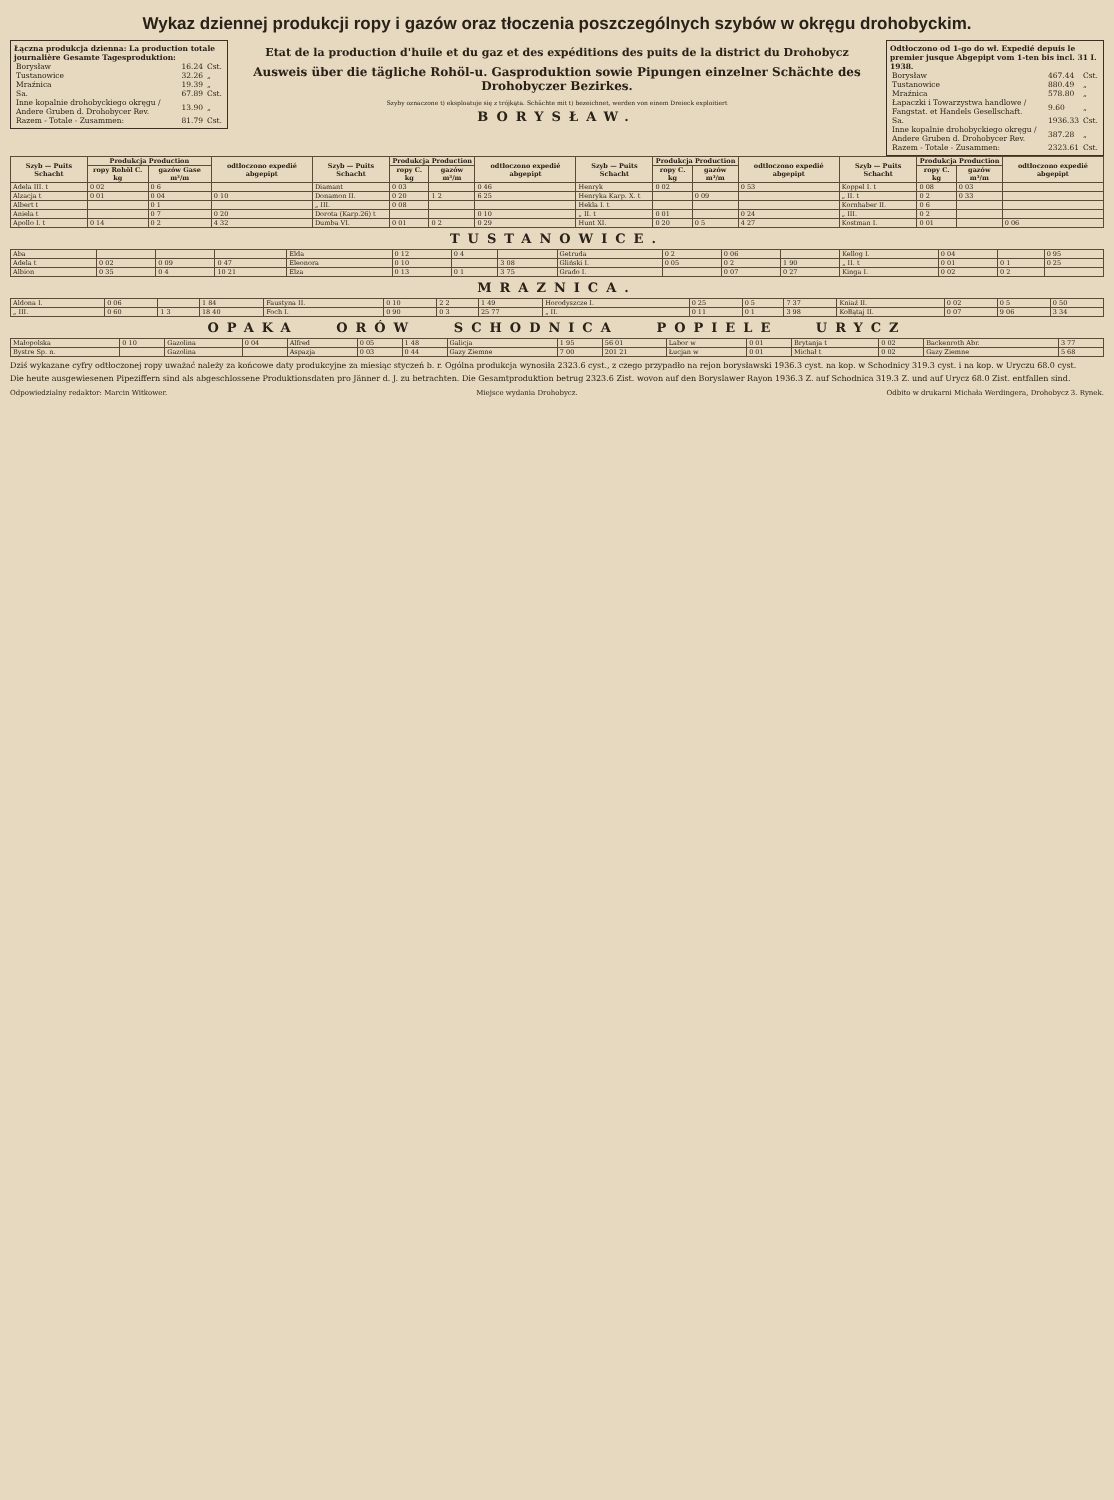Wykaz dziennej produkcji ropy i gazów oraz tłoczenia poszczególnych szybów w okręgu drohobyckim.
Łączna produkcja dzienna: La production totale journalière Gesamte Tagesproduktion:
| Borysław | 16.24 | Cst. |
| Tustanowice | 32.26 | „ |
| Mraźnica | 19.39 | „ |
| Sa. | 67.89 | Cst. |
| Inne kopalnie drohobyckiego okręgu / Andere Gruben d. Drohobycer Rev. | 13.90 | „ |
| Razem - Totale - Zusammen: | 81.79 | Cst. |
Etat de la production d'huile et du gaz et des expéditions des puits de la district du Drohobycz
Ausweis über die tägliche Rohöl-u. Gasproduktion sowie Pipungen einzelner Schächte des Drohobyczer Bezirkes.
Szyby oznaczone t) eksploatuje się z trójkąta. Schächte mit t) bezeichnet, werden von einem Dreieck exploitiert
BORYSŁAW.
Odtłoczono od 1-go do wł. Expedié depuis le premier jusque Abgepipt vom 1-ten bis incl. 31 I. 1938.
| Borysław | 467.44 | Cst. |
| Tustanowice | 880.49 | „ |
| Mraźnica | 578.80 | „ |
| Łapaczki i Towarzystwa handlowe / Fangstat. et Handels Gesellschaft. | 9.60 | „ |
| Sa. | 1936.33 | Cst. |
| Inne kopalnie drohobyckiego okręgu / Andere Gruben d. Drohobycer Rev. | 387.28 | „ |
| Razem - Totale - Zusammen: | 2323.61 | Cst. |
| Szyb — Puits Schacht | Produkcja Production | | odtłoczono expedié abgepipt | Szyb — Puits Schacht | Produkcja Production | | odtłoczono expedié abgepipt | Szyb — Puits Schacht | Produkcja Production | | odtłoczono expedié abgepipt | Szyb — Puits Schacht | Produkcja Production | | odtłoczono expedié abgepipt |
| --- | --- | --- | --- | --- | --- | --- | --- | --- | --- | --- | --- | --- | --- | --- | --- |
| | ropy Rohöl C. kg | gazów Gase m³/m | | | ropy C. kg | gazów m³/m | | | ropy C. kg | gazów m³/m | | | ropy C. kg | gazów m³/m | |
| Adela III. t | 0 02 | 0 6 | | Diamant | 0 03 | | 0 46 | Henryk | 0 02 | | 0 53 | Koppel I. t | 0 08 | 0 03 | |
| Alzacja t | 0 01 | 0 04 | 0 10 | Donamon II. | 0 20 | 1 2 | 6 25 | Henryka Karp. X. t | | 0 09 | | „ II. t | 0 2 | 0 33 | |
| Albert t | | 0 1 | | „ III. | 0 08 | | | Hekla I. t | | | | Kornhaber II. | 0 6 | | |
| Aniela t | | 0 7 | 0 20 | Dorota (Karp.26) t | | | 0 10 | „ II. t | 0 01 | | 0 24 | „ III. | 0 2 | | |
| Apollo I. t | 0 14 | 0 2 | 4 32 | Dumba VI. | 0 01 | 0 2 | 0 29 | Hunt XI. | 0 20 | 0 5 | 4 27 | Kostman I. | 0 01 | | 0 06 |
TUSTANOWICE.
| Aba | | | | Elda | 0 12 | 0 4 | | Getruda | 0 2 | 0 06 | | Kellog I. | 0 04 | | 0 95 |
| Adela t | 0 02 | 0 09 | 0 47 | Eleonora | 0 10 | | 3 08 | Gliński I. | 0 05 | 0 2 | 1 90 | „ II. t | 0 01 | 0 1 | 0 25 |
| Albion | 0 35 | 0 4 | 10 21 | Elza | 0 13 | 0 1 | 3 75 | Grado I. | | 0 07 | 0 27 | Kinga I. | 0 02 | 0 2 | |
MRAZNICA.
| Aldona I. | 0 06 | | 1 84 | Faustyna II. | 0 10 | 2 2 | 1 49 | Horodyszcze I. | 0 25 | 0 5 | 7 37 | Kniaź II. | 0 02 | 0 5 | 0 50 |
| „ III. | 0 60 | 1 3 | 18 40 | Foch I. | 0 90 | 0 3 | 25 77 | „ II. | 0 11 | 0 1 | 3 98 | Kołłątaj II. | 0 07 | 9 06 | 3 34 |
OPAKA ORÓW SCHODNICA POPIELE URYCZ
| Małopolska | 0 10 | Gazolina | 0 04 | Alfred | 0 05 | 1 48 | Galicja | 1 95 | 56 01 | Labor w | 0 01 | Brytanja t | 0 02 | Backenroth Abr. | 3 77 |
| Bystre Sp. n. | | Gazolina | | Aspazja | 0 03 | 0 44 | Gazy Ziemne | 7 00 | 201 21 | Łucjan w | 0 01 | Michał t | 0 02 | Gazy Ziemne | 5 68 |
Dziś wykazane cyfry odtłoczonej ropy uważać należy za końcowe daty produkcyjne za miesiąc styczeń b. r. Ogólna produkcja wynosiła 2323.6 cyst., z czego przypadło na rejon borysławski 1936.3 cyst. na kop. w Schodnicy 319.3 cyst. i na kop. w Uryczu 68.0 cyst.
Die heute ausgewiesenen Pipeziffern sind als abgeschlossene Produktionsdaten pro Jänner d. J. zu betrachten. Die Gesamtproduktion betrug 2323.6 Zist. wovon auf den Boryslawer Rayon 1936.3 Z. auf Schodnica 319.3 Z. und auf Urycz 68.0 Zist. entfallen sind.
Odpowiedzialny redaktor: Marcin Witkower. Miejsce wydania Drohobycz. Odbito w drukarni Michała Werdingera, Drohobycz 3. Rynek.